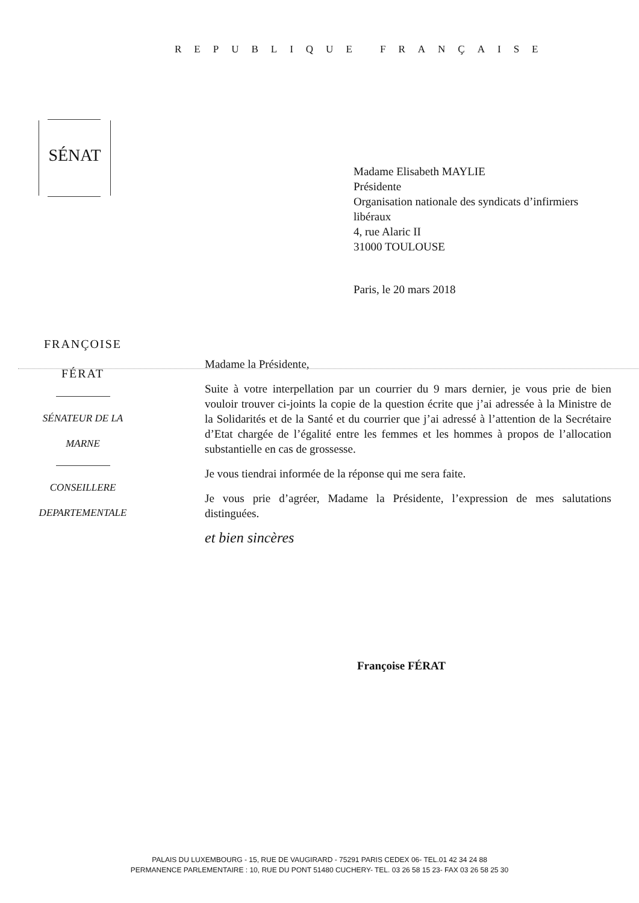REPUBLIQUE FRANÇAISE
SÉNAT
Madame Elisabeth MAYLIE
Présidente
Organisation nationale des syndicats d’infirmiers libéraux
4, rue Alaric II
31000 TOULOUSE
Paris, le 20 mars 2018
FRANÇOISE
FÉRAT
SÉNATEUR DE LA
MARNE
CONSEILLERE
DEPARTEMENTALE
Madame la Présidente,
Suite à votre interpellation par un courrier du 9 mars dernier, je vous prie de bien vouloir trouver ci-joints la copie de la question écrite que j’ai adressée à la Ministre de la Solidarités et de la Santé et du courrier que j’ai adressé à l’attention de la Secrétaire d’Etat chargée de l’égalité entre les femmes et les hommes à propos de l’allocation substantielle en cas de grossesse.
Je vous tiendrai informée de la réponse qui me sera faite.
Je vous prie d’agréer, Madame la Présidente, l’expression de mes salutations distinguées.
et bien sincères
Françoise FÉRAT
PALAIS DU LUXEMBOURG - 15, RUE DE VAUGIRARD - 75291 PARIS CEDEX 06- TEL.01 42 34 24 88
PERMANENCE PARLEMENTAIRE : 10, RUE DU PONT 51480 CUCHERY- TEL. 03 26 58 15 23- FAX 03 26 58 25 30